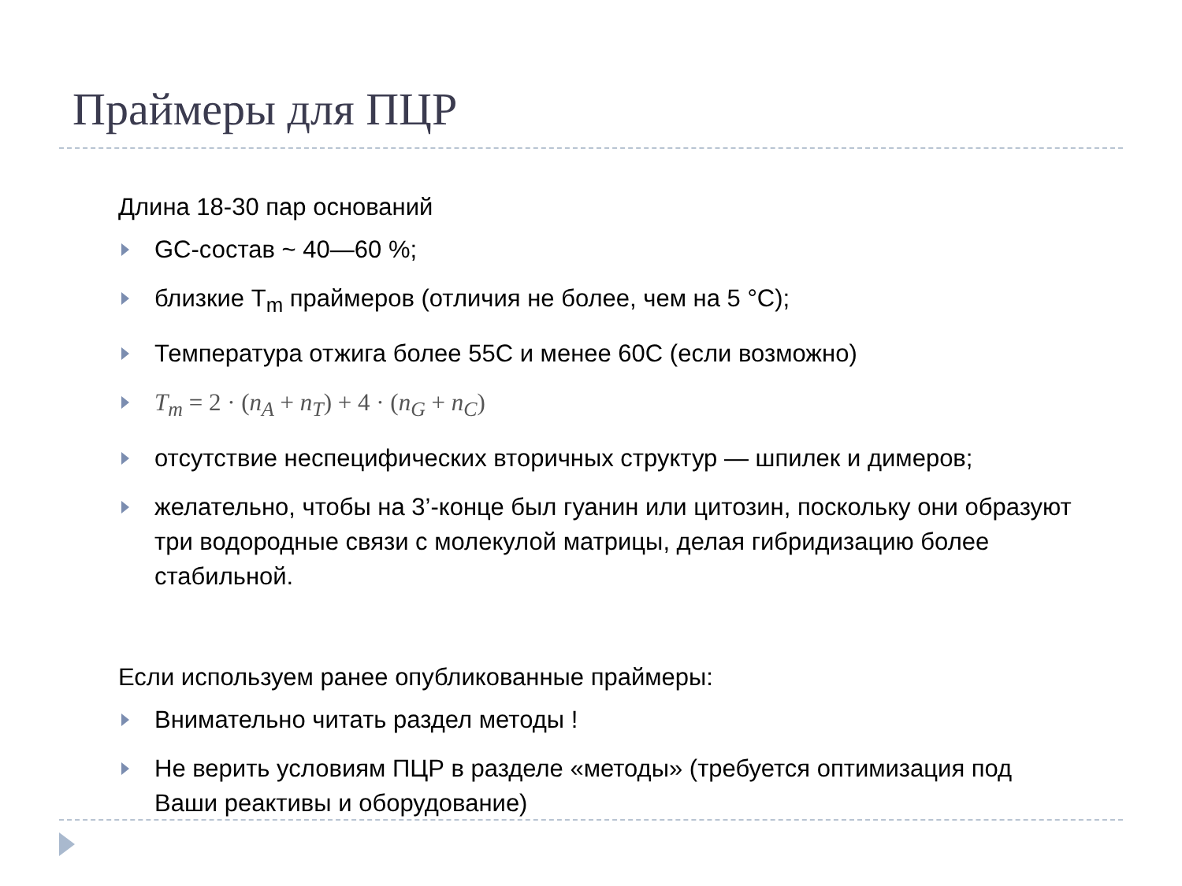Праймеры для ПЦР
Длина 18-30 пар оснований
GC-состав ~ 40—60 %;
близкие T<sub>m</sub> праймеров (отличия не более, чем на 5 °C);
Температура отжига более 55С и менее 60С (если возможно)
T<sub>m</sub> = 2 · (n<sub>A</sub> + n<sub>T</sub>) + 4 · (n<sub>G</sub> + n<sub>C</sub>)
отсутствие неспецифических вторичных структур — шпилек и димеров;
желательно, чтобы на 3’-конце был гуанин или цитозин, поскольку они образуют три водородные связи с молекулой матрицы, делая гибридизацию более стабильной.
Если используем ранее опубликованные праймеры:
Внимательно читать раздел методы !
Не верить условиям ПЦР в разделе «методы» (требуется оптимизация под Ваши реактивы и оборудование)